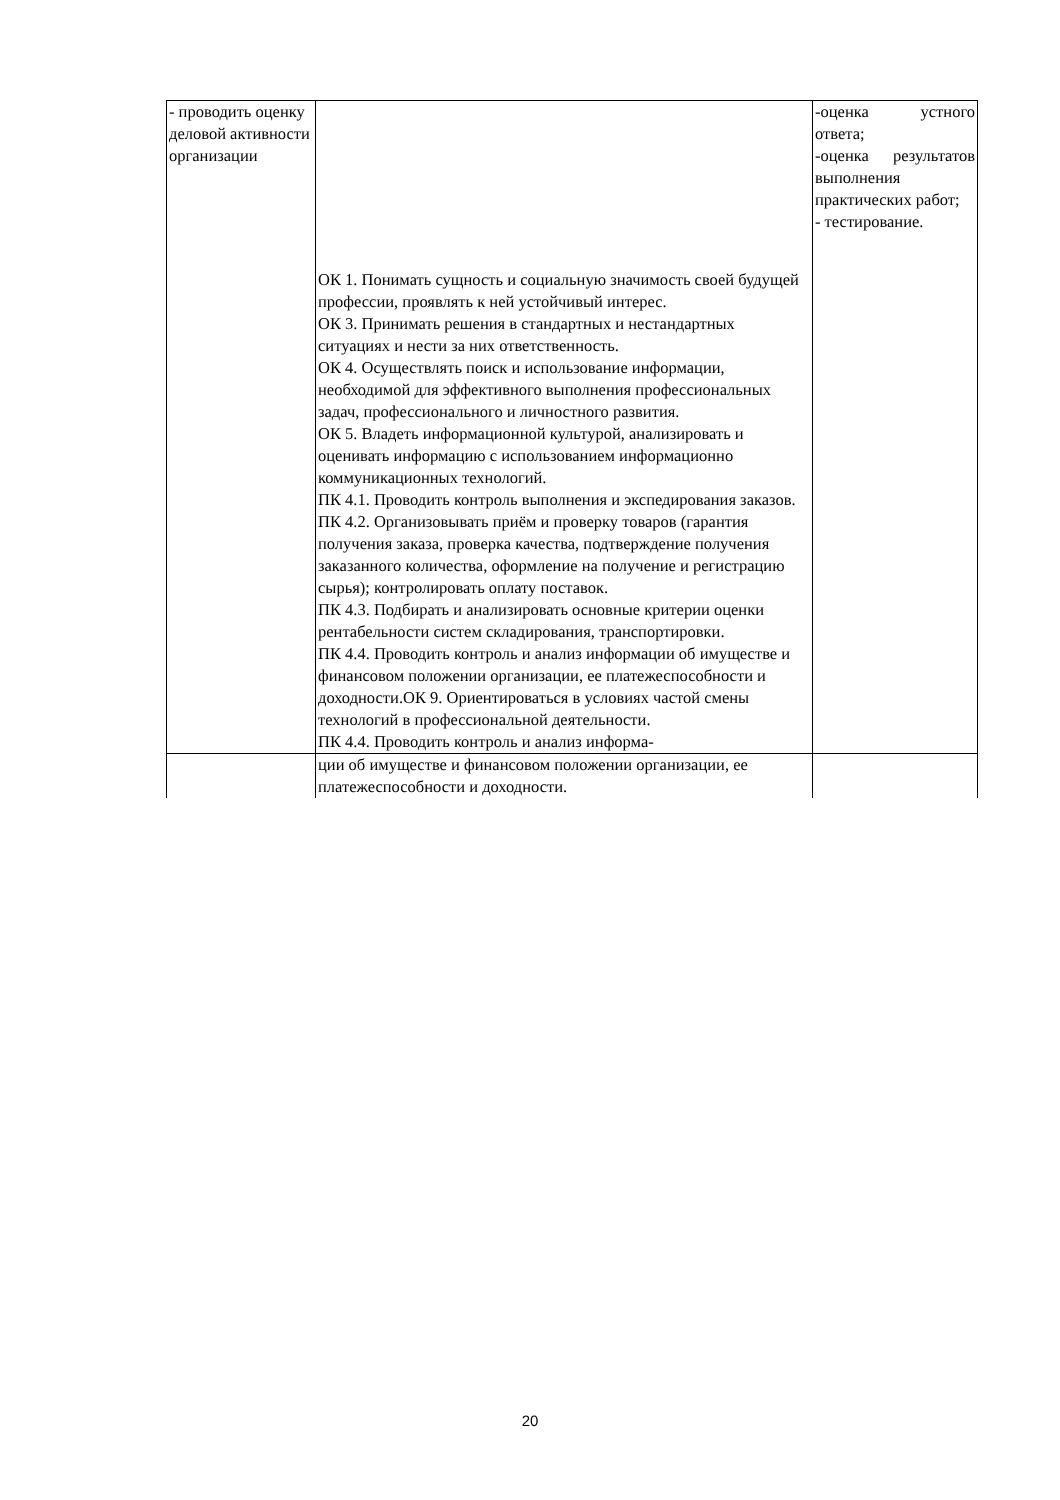| - проводить оценку деловой активности организации | ОК 1. Понимать сущность и социальную значимость своей будущей профессии, проявлять к ней устойчивый интерес. ОК 3. Принимать решения в стандартных и нестандартных ситуациях и нести за них ответственность. ОК 4. Осуществлять поиск и использование информации, необходимой для эффективного выполнения профессиональных задач, профессионального и личностного развития. ОК 5. Владеть информационной культурой, анализировать и оценивать информацию с использованием информационно коммуникационных технологий. ПК 4.1. Проводить контроль выполнения и экспедирования заказов. ПК 4.2. Организовывать приём и проверку товаров (гарантия получения заказа, проверка качества, подтверждение получения заказанного количества, оформление на получение и регистрацию сырья); контролировать оплату поставок. ПК 4.3. Подбирать и анализировать основные критерии оценки рентабельности систем складирования, транспортировки. ПК 4.4. Проводить контроль и анализ информации об имуществе и финансовом положении организации, ее платежеспособности и доходности.ОК 9. Ориентироваться в условиях частой смены технологий в профессиональной деятельности. ПК 4.4. Проводить контроль и анализ информа- | -оценка устного ответа; -оценка результатов выполнения практических работ; - тестирование. |
| | ции об имуществе и финансовом положении организации, ее платежеспособности и доходности. | |
20